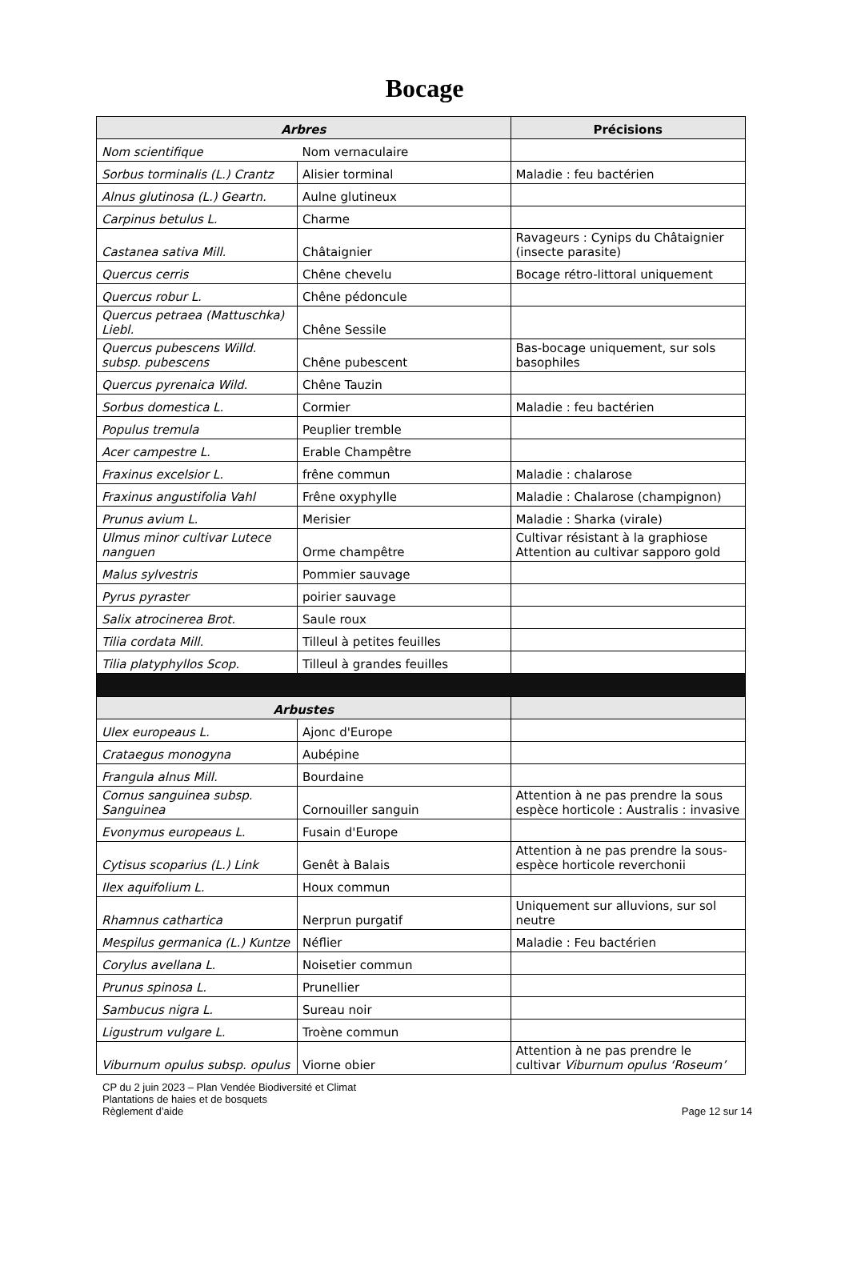Bocage
| Arbres | | Précisions |
| --- | --- | --- |
| Nom scientifique | Nom vernaculaire | |
| Sorbus torminalis (L.) Crantz | Alisier torminal | Maladie : feu bactérien |
| Alnus glutinosa (L.) Geartn. | Aulne glutineux | |
| Carpinus betulus L. | Charme | |
| Castanea sativa Mill. | Châtaignier | Ravageurs : Cynips du Châtaignier (insecte parasite) |
| Quercus cerris | Chêne chevelu | Bocage rétro-littoral uniquement |
| Quercus robur L. | Chêne pédoncule | |
| Quercus petraea (Mattuschka) Liebl. | Chêne Sessile | |
| Quercus pubescens Willd. subsp. pubescens | Chêne pubescent | Bas-bocage uniquement, sur sols basophiles |
| Quercus pyrenaica Wild. | Chêne Tauzin | |
| Sorbus domestica L. | Cormier | Maladie : feu bactérien |
| Populus tremula | Peuplier tremble | |
| Acer campestre L. | Erable Champêtre | |
| Fraxinus excelsior L. | frêne commun | Maladie : chalarose |
| Fraxinus angustifolia Vahl | Frêne oxyphylle | Maladie : Chalarose (champignon) |
| Prunus avium L. | Merisier | Maladie : Sharka (virale) |
| Ulmus minor cultivar Lutece nanguen | Orme champêtre | Cultivar résistant à la graphiose Attention au cultivar sapporo gold |
| Malus sylvestris | Pommier sauvage | |
| Pyrus pyraster | poirier sauvage | |
| Salix atrocinerea Brot. | Saule roux | |
| Tilia cordata Mill. | Tilleul à petites feuilles | |
| Tilia platyphyllos Scop. | Tilleul à grandes feuilles | |
| Arbustes | | |
| Ulex europeaus L. | Ajonc d'Europe | |
| Crataegus monogyna | Aubépine | |
| Frangula alnus Mill. | Bourdaine | |
| Cornus sanguinea subsp. Sanguinea | Cornouiller sanguin | Attention à ne pas prendre la sous espèce horticole : Australis : invasive |
| Evonymus europeaus L. | Fusain d'Europe | |
| Cytisus scoparius (L.) Link | Genêt à Balais | Attention à ne pas prendre la sous-espèce horticole reverchonii |
| Ilex aquifolium L. | Houx commun | |
| Rhamnus cathartica | Nerprun purgatif | Uniquement sur alluvions, sur sol neutre |
| Mespilus germanica (L.) Kuntze | Néflier | Maladie : Feu bactérien |
| Corylus avellana L. | Noisetier commun | |
| Prunus spinosa L. | Prunellier | |
| Sambucus nigra L. | Sureau noir | |
| Ligustrum vulgare L. | Troène commun | |
| Viburnum opulus subsp. opulus | Viorne obier | Attention à ne pas prendre le cultivar Viburnum opulus ‘Roseum’ |
CP du 2 juin 2023 – Plan Vendée Biodiversité et Climat
Plantations de haies et de bosquets
Règlement d’aide
Page 12 sur 14